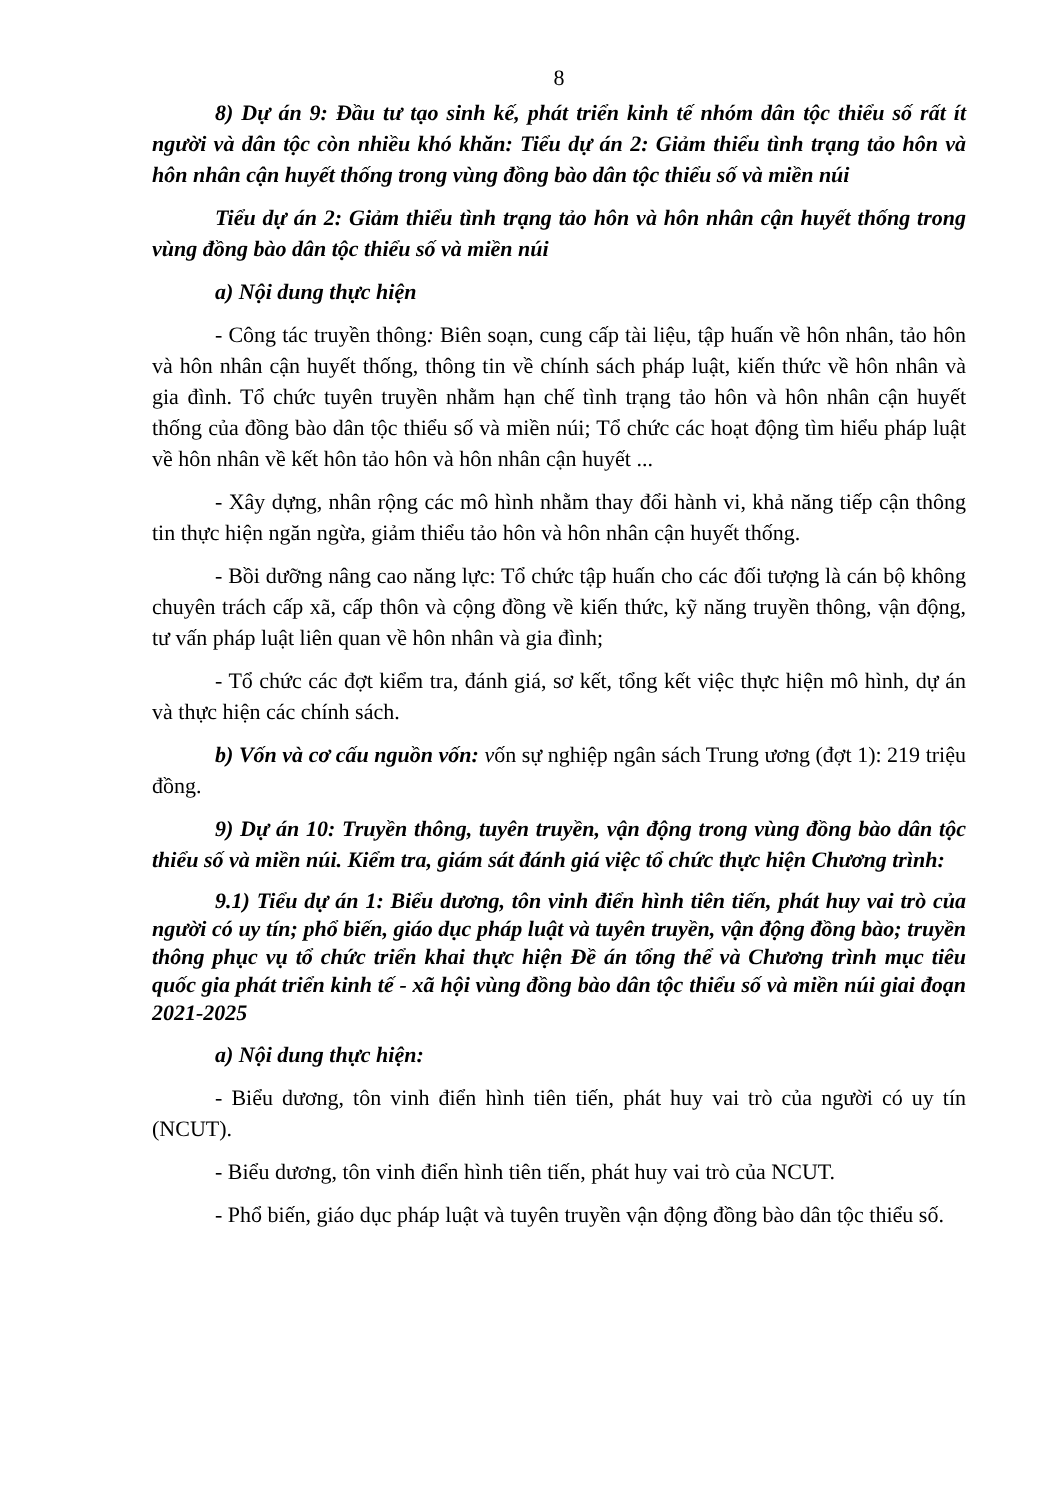8
8) Dự án 9: Đầu tư tạo sinh kế, phát triển kinh tế nhóm dân tộc thiểu số rất ít người và dân tộc còn nhiều khó khăn: Tiểu dự án 2: Giảm thiểu tình trạng tảo hôn và hôn nhân cận huyết thống trong vùng đồng bào dân tộc thiểu số và miền núi
Tiểu dự án 2: Giảm thiểu tình trạng tảo hôn và hôn nhân cận huyết thống trong vùng đồng bào dân tộc thiểu số và miền núi
a) Nội dung thực hiện
- Công tác truyền thông: Biên soạn, cung cấp tài liệu, tập huấn về hôn nhân, tảo hôn và hôn nhân cận huyết thống, thông tin về chính sách pháp luật, kiến thức về hôn nhân và gia đình. Tổ chức tuyên truyền nhằm hạn chế tình trạng tảo hôn và hôn nhân cận huyết thống của đồng bào dân tộc thiểu số và miền núi; Tổ chức các hoạt động tìm hiểu pháp luật về hôn nhân về kết hôn tảo hôn và hôn nhân cận huyết ...
- Xây dựng, nhân rộng các mô hình nhằm thay đổi hành vi, khả năng tiếp cận thông tin thực hiện ngăn ngừa, giảm thiểu tảo hôn và hôn nhân cận huyết thống.
- Bồi dưỡng nâng cao năng lực: Tổ chức tập huấn cho các đối tượng là cán bộ không chuyên trách cấp xã, cấp thôn và cộng đồng về kiến thức, kỹ năng truyền thông, vận động, tư vấn pháp luật liên quan về hôn nhân và gia đình;
- Tổ chức các đợt kiểm tra, đánh giá, sơ kết, tổng kết việc thực hiện mô hình, dự án và thực hiện các chính sách.
b) Vốn và cơ cấu nguồn vốn: vốn sự nghiệp ngân sách Trung ương (đợt 1): 219 triệu đồng.
9) Dự án 10: Truyền thông, tuyên truyền, vận động trong vùng đồng bào dân tộc thiểu số và miền núi. Kiểm tra, giám sát đánh giá việc tổ chức thực hiện Chương trình:
9.1) Tiểu dự án 1: Biểu dương, tôn vinh điển hình tiên tiến, phát huy vai trò của người có uy tín; phổ biến, giáo dục pháp luật và tuyên truyền, vận động đồng bào; truyền thông phục vụ tổ chức triển khai thực hiện Đề án tổng thể và Chương trình mục tiêu quốc gia phát triển kinh tế - xã hội vùng đồng bào dân tộc thiểu số và miền núi giai đoạn 2021-2025
a) Nội dung thực hiện:
- Biểu dương, tôn vinh điển hình tiên tiến, phát huy vai trò của người có uy tín (NCUT).
- Biểu dương, tôn vinh điển hình tiên tiến, phát huy vai trò của NCUT.
- Phổ biến, giáo dục pháp luật và tuyên truyền vận động đồng bào dân tộc thiểu số.